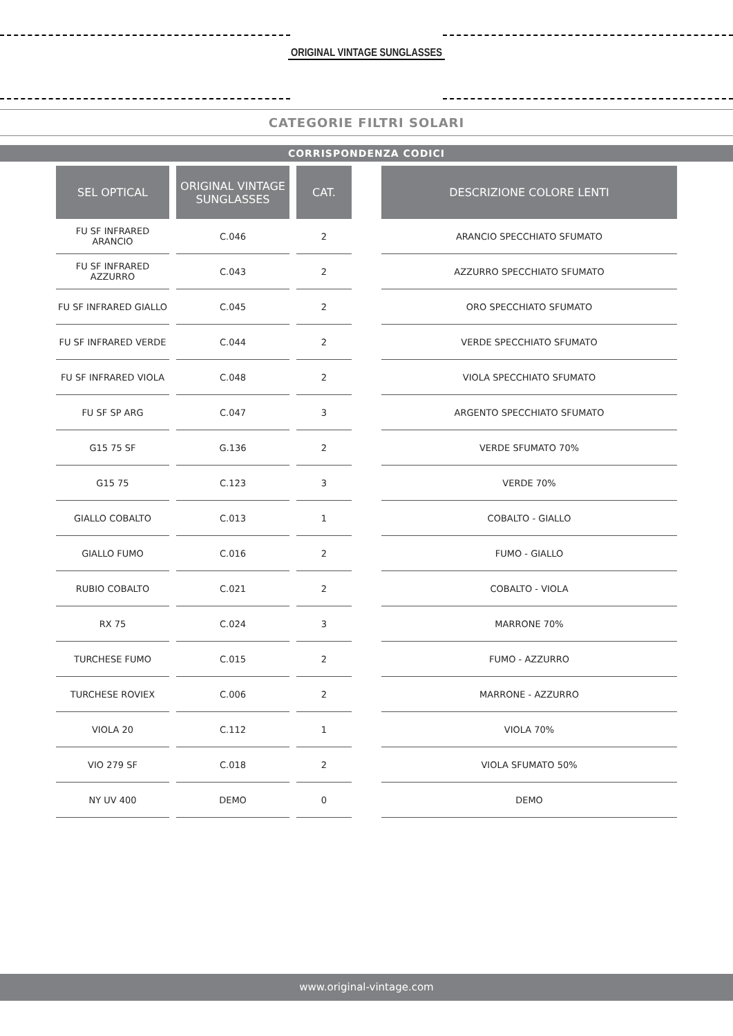ORIGINAL VINTAGE SUNGLASSES
CATEGORIE FILTRI SOLARI
CORRISPONDENZA CODICI
| SEL OPTICAL | ORIGINAL VINTAGE SUNGLASSES | CAT. |
| --- | --- | --- |
| FU SF INFRARED ARANCIO | C.046 | 2 |
| FU SF INFRARED AZZURRO | C.043 | 2 |
| FU SF INFRARED GIALLO | C.045 | 2 |
| FU SF INFRARED VERDE | C.044 | 2 |
| FU SF INFRARED VIOLA | C.048 | 2 |
| FU SF SP ARG | C.047 | 3 |
| G15 75 SF | G.136 | 2 |
| G15 75 | C.123 | 3 |
| GIALLO COBALTO | C.013 | 1 |
| GIALLO FUMO | C.016 | 2 |
| RUBIO COBALTO | C.021 | 2 |
| RX 75 | C.024 | 3 |
| TURCHESE FUMO | C.015 | 2 |
| TURCHESE ROVIEX | C.006 | 2 |
| VIOLA 20 | C.112 | 1 |
| VIO 279 SF | C.018 | 2 |
| NY UV 400 | DEMO | 0 |
| DESCRIZIONE COLORE LENTI |
| --- |
| ARANCIO SPECCHIATO SFUMATO |
| AZZURRO SPECCHIATO SFUMATO |
| ORO SPECCHIATO SFUMATO |
| VERDE SPECCHIATO SFUMATO |
| VIOLA SPECCHIATO SFUMATO |
| ARGENTO SPECCHIATO SFUMATO |
| VERDE SFUMATO 70% |
| VERDE 70% |
| COBALTO - GIALLO |
| FUMO - GIALLO |
| COBALTO - VIOLA |
| MARRONE 70% |
| FUMO - AZZURRO |
| MARRONE - AZZURRO |
| VIOLA 70% |
| VIOLA SFUMATO 50% |
| DEMO |
www.original-vintage.com